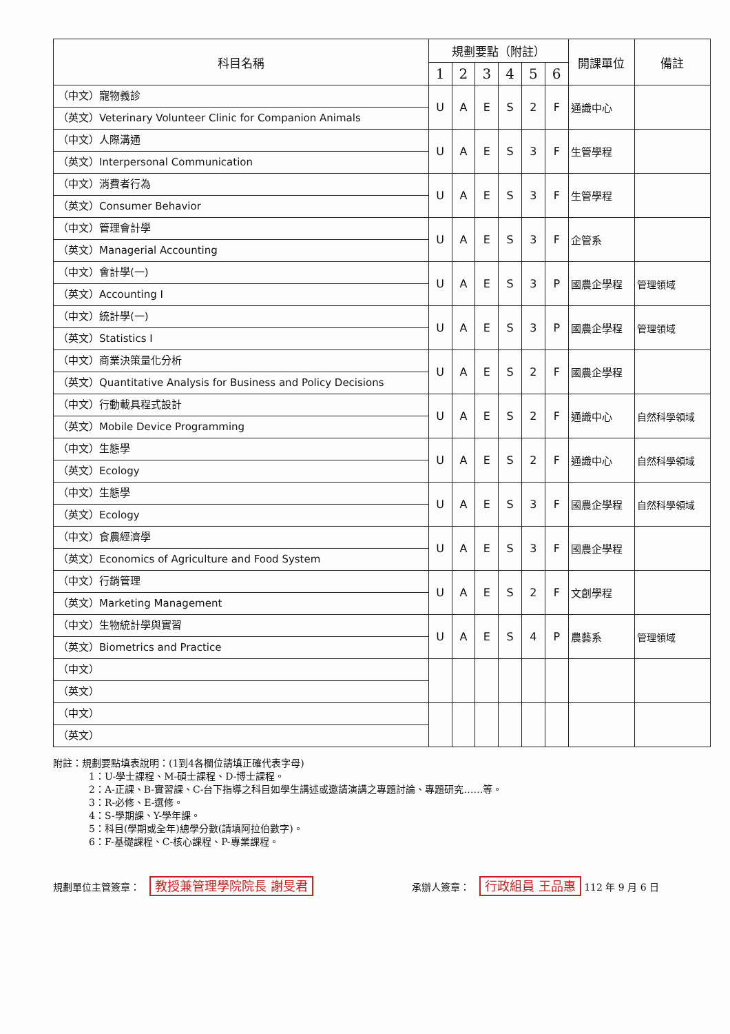| 科目名稱 | 規劃要點（附註） | | | | | | 開課單位 | 備註 |
| --- | --- | --- | --- | --- | --- | --- | --- | --- |
| | 1 | 2 | 3 | 4 | 5 | 6 | | |
| （中文）寵物義診 （英文）Veterinary Volunteer Clinic for Companion Animals | U | A | E | S | 2 | F | 通識中心 | |
| （中文）人際溝通 （英文）Interpersonal Communication | U | A | E | S | 3 | F | 生管學程 | |
| （中文）消費者行為 （英文）Consumer Behavior | U | A | E | S | 3 | F | 生管學程 | |
| （中文）管理會計學 （英文）Managerial Accounting | U | A | E | S | 3 | F | 企管系 | |
| （中文）會計學(一) （英文）Accounting I | U | A | E | S | 3 | P | 國農企學程 | 管理領域 |
| （中文）統計學(一) （英文）Statistics I | U | A | E | S | 3 | P | 國農企學程 | 管理領域 |
| （中文）商業決策量化分析 （英文）Quantitative Analysis for Business and Policy Decisions | U | A | E | S | 2 | F | 國農企學程 | |
| （中文）行動載具程式設計 （英文）Mobile Device Programming | U | A | E | S | 2 | F | 通識中心 | 自然科學領域 |
| （中文）生態學 （英文）Ecology | U | A | E | S | 2 | F | 通識中心 | 自然科學領域 |
| （中文）生態學 （英文）Ecology | U | A | E | S | 3 | F | 國農企學程 | 自然科學領域 |
| （中文）食農經濟學 （英文）Economics of Agriculture and Food System | U | A | E | S | 3 | F | 國農企學程 | |
| （中文）行銷管理 （英文）Marketing Management | U | A | E | S | 2 | F | 文創學程 | |
| （中文）生物統計學與實習 （英文）Biometrics and Practice | U | A | E | S | 4 | P | 農藝系 | 管理領域 |
| （中文） （英文） | | | | | | | | |
| （中文） （英文） | | | | | | | | |
附註：規劃要點填表說明：(1到4各欄位請填正確代表字母)
1：U-學士課程、M-碩士課程、D-博士課程。
2：A-正課、B-實習課、C-台下指導之科目如學生講述或邀請演講之專題討論、專題研究……等。
3：R-必修、E-選修。
4：S-學期課、Y-學年課。
5：科目(學期或全年)總學分數(請填阿拉伯數字)。
6：F-基礎課程、C-核心課程、P-專業課程。
規劃單位主管簽章： 教授兼管理學院院長 謝旻君
承辦人簽章： 行政組員 王品惠 112 年 9 月 6 日